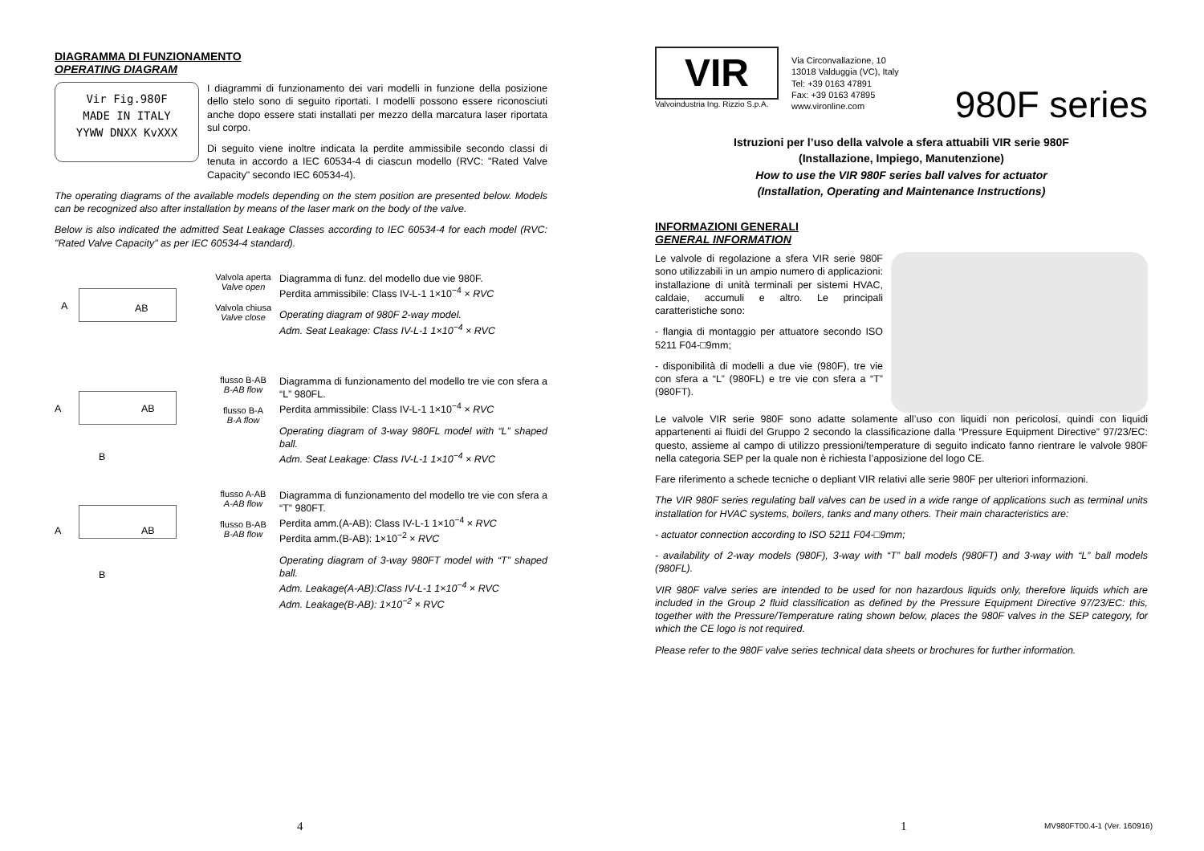DIAGRAMMA DI FUNZIONAMENTO
OPERATING DIAGRAM
Vir Fig.980F
MADE IN ITALY
YYWW DNXX KvXXX
I diagrammi di funzionamento dei vari modelli in funzione della posizione dello stelo sono di seguito riportati. I modelli possono essere riconosciuti anche dopo essere stati installati per mezzo della marcatura laser riportata sul corpo.
Di seguito viene inoltre indicata la perdite ammissibile secondo classi di tenuta in accordo a IEC 60534-4 di ciascun modello (RVC: "Rated Valve Capacity" secondo IEC 60534-4).
The operating diagrams of the available models depending on the stem position are presented below. Models can be recognized also after installation by means of the laser mark on the body of the valve.
Below is also indicated the admitted Seat Leakage Classes according to IEC 60534-4 for each model (RVC: "Rated Valve Capacity" as per IEC 60534-4 standard).
A AB
Valvola aperta
Valve open
Valvola chiusa
Valve close
Diagramma di funz. del modello due vie 980F.
Perdita ammissibile: Class IV-L-1 1×10<sup>−4</sup> × RVC
Operating diagram of 980F 2-way model.
Adm. Seat Leakage: Class IV-L-1 1×10<sup>−4</sup> × RVC
A AB
B
flusso B-AB
B-AB flow
flusso B-A
B-A flow
Diagramma di funzionamento del modello tre vie con sfera a “L” 980FL.
Perdita ammissibile: Class IV-L-1 1×10<sup>−4</sup> × RVC
Operating diagram of 3-way 980FL model with “L” shaped ball.
Adm. Seat Leakage: Class IV-L-1 1×10<sup>−4</sup> × RVC
A AB
B
flusso A-AB
A-AB flow
flusso B-AB
B-AB flow
Diagramma di funzionamento del modello tre vie con sfera a “T” 980FT.
Perdita amm.(A-AB): Class IV-L-1 1×10<sup>−4</sup> × RVC
Perdita amm.(B-AB): 1×10<sup>−2</sup> × RVC
Operating diagram of 3-way 980FT model with “T” shaped ball.
Adm. Leakage(A-AB):Class IV-L-1 1×10<sup>−4</sup> × RVC
Adm. Leakage(B-AB): 1×10<sup>−2</sup> × RVC
4
VIR
Valvoindustria Ing. Rizzio S.p.A.
Via Circonvallazione, 10
13018 Valduggia (VC), Italy
Tel: +39 0163 47891
Fax: +39 0163 47895
www.vironline.com
980F series
Istruzioni per l’uso della valvole a sfera attuabili VIR serie 980F
(Installazione, Impiego, Manutenzione)
How to use the VIR 980F series ball valves for actuator
(Installation, Operating and Maintenance Instructions)
INFORMAZIONI GENERALI
GENERAL INFORMATION
Le valvole di regolazione a sfera VIR serie 980F sono utilizzabili in un ampio numero di applicazioni: installazione di unità terminali per sistemi HVAC, caldaie, accumuli e altro. Le principali caratteristiche sono:
- flangia di montaggio per attuatore secondo ISO 5211 F04-□9mm;
- disponibilità di modelli a due vie (980F), tre vie con sfera a “L” (980FL) e tre vie con sfera a “T” (980FT).
Le valvole VIR serie 980F sono adatte solamente all’uso con liquidi non pericolosi, quindi con liquidi appartenenti ai fluidi del Gruppo 2 secondo la classificazione dalla “Pressure Equipment Directive” 97/23/EC: questo, assieme al campo di utilizzo pressioni/temperature di seguito indicato fanno rientrare le valvole 980F nella categoria SEP per la quale non è richiesta l’apposizione del logo CE.
Fare riferimento a schede tecniche o depliant VIR relativi alle serie 980F per ulteriori informazioni.
The VIR 980F series regulating ball valves can be used in a wide range of applications such as terminal units installation for HVAC systems, boilers, tanks and many others. Their main characteristics are:
- actuator connection according to ISO 5211 F04-□9mm;
- availability of 2-way models (980F), 3-way with “T” ball models (980FT) and 3-way with “L” ball models (980FL).
VIR 980F valve series are intended to be used for non hazardous liquids only, therefore liquids which are included in the Group 2 fluid classification as defined by the Pressure Equipment Directive 97/23/EC: this, together with the Pressure/Temperature rating shown below, places the 980F valves in the SEP category, for which the CE logo is not required.
Please refer to the 980F valve series technical data sheets or brochures for further information.
1 MV980FT00.4-1 (Ver. 160916)